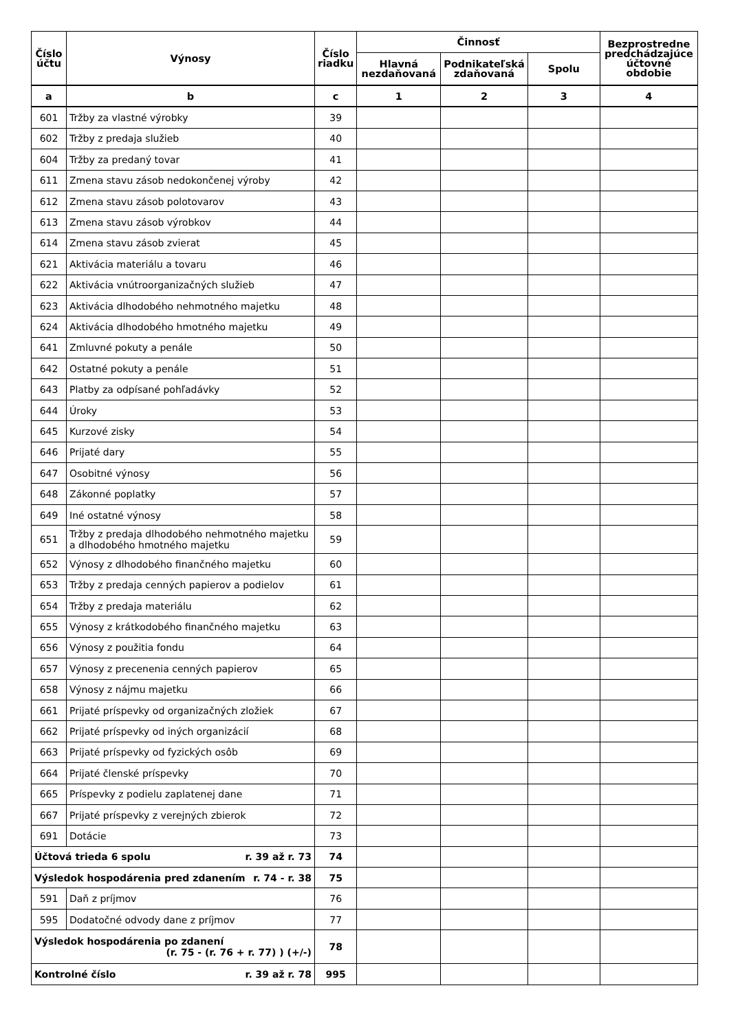| Číslo účtu | Výnosy | Číslo riadku | Činnosť | | | Bezprostredne predchádzajúce účtovné obdobie |
| --- | --- | --- | --- | --- | --- | --- |
| | | | Hlavná nezdaňovaná | Podnikateľská zdaňovaná | Spolu | |
| a | b | c | 1 | 2 | 3 | 4 |
| 601 | Tržby za vlastné výrobky | 39 | | | | |
| 602 | Tržby z predaja služieb | 40 | | | | |
| 604 | Tržby za predaný tovar | 41 | | | | |
| 611 | Zmena stavu zásob nedokončenej výroby | 42 | | | | |
| 612 | Zmena stavu zásob polotovarov | 43 | | | | |
| 613 | Zmena stavu zásob výrobkov | 44 | | | | |
| 614 | Zmena stavu zásob zvierat | 45 | | | | |
| 621 | Aktivácia materiálu a tovaru | 46 | | | | |
| 622 | Aktivácia vnútroorganizačných služieb | 47 | | | | |
| 623 | Aktivácia dlhodobého nehmotného majetku | 48 | | | | |
| 624 | Aktivácia dlhodobého hmotného majetku | 49 | | | | |
| 641 | Zmluvné pokuty a penále | 50 | | | | |
| 642 | Ostatné pokuty a penále | 51 | | | | |
| 643 | Platby za odpísané pohľadávky | 52 | | | | |
| 644 | Úroky | 53 | | | | |
| 645 | Kurzové zisky | 54 | | | | |
| 646 | Prijaté dary | 55 | | | | |
| 647 | Osobitné výnosy | 56 | | | | |
| 648 | Zákonné poplatky | 57 | | | | |
| 649 | Iné ostatné výnosy | 58 | | | | |
| 651 | Tržby z predaja dlhodobého nehmotného majetku a dlhodobého hmotného majetku | 59 | | | | |
| 652 | Výnosy z dlhodobého finančného majetku | 60 | | | | |
| 653 | Tržby z predaja cenných papierov a podielov | 61 | | | | |
| 654 | Tržby z predaja materiálu | 62 | | | | |
| 655 | Výnosy z krátkodobého finančného majetku | 63 | | | | |
| 656 | Výnosy z použitia fondu | 64 | | | | |
| 657 | Výnosy z precenenia cenných papierov | 65 | | | | |
| 658 | Výnosy z nájmu majetku | 66 | | | | |
| 661 | Prijaté príspevky od organizačných zložiek | 67 | | | | |
| 662 | Prijaté príspevky od iných organizácií | 68 | | | | |
| 663 | Prijaté príspevky od fyzických osôb | 69 | | | | |
| 664 | Prijaté členské príspevky | 70 | | | | |
| 665 | Príspevky z podielu zaplatenej dane | 71 | | | | |
| 667 | Prijaté príspevky z verejných zbierok | 72 | | | | |
| 691 | Dotácie | 73 | | | | |
| Účtová trieda 6 spolu r. 39 až r. 73 | | 74 | | | | |
| Výsledok hospodárenia pred zdanením r. 74 - r. 38 | | 75 | | | | |
| 591 | Daň z príjmov | 76 | | | | |
| 595 | Dodatočné odvody dane z príjmov | 77 | | | | |
| Výsledok hospodárenia po zdanení (r. 75 - (r. 76 + r. 77) ) (+/-) | | 78 | | | | |
| Kontrolné číslo r. 39 až r. 78 | | 995 | | | | |